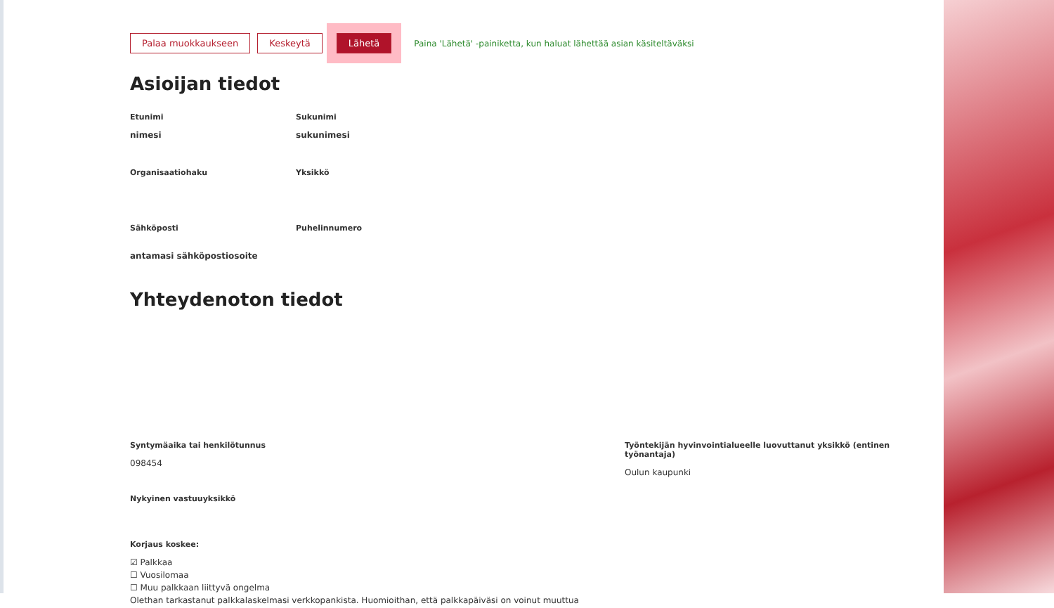Palaa muokkaukseen Keskeytä Lähetä Paina 'Lähetä' -painiketta, kun haluat lähettää asian käsiteltäväksi
Asioijan tiedot
Etunimi
nimesi
Sukunimi
sukunimesi
Organisaatiohaku Yksikkö
Sähköposti
antamasi sähköpostiosoite
Puhelinnumero
Yhteydenoton tiedot
Syntymäaika tai henkilötunnus
098454
Työntekijän hyvinvointialueelle luovuttanut yksikkö (entinen työnantaja)
Oulun kaupunki
Nykyinen vastuuyksikkö
Korjaus koskee:
☑ Palkkaa
☐ Vuosilomaa
☐ Muu palkkaan liittyvä ongelma
Olethan tarkastanut palkkalaskelmasi verkkopankista. Huomioithan, että palkkapäiväsi on voinut muuttua